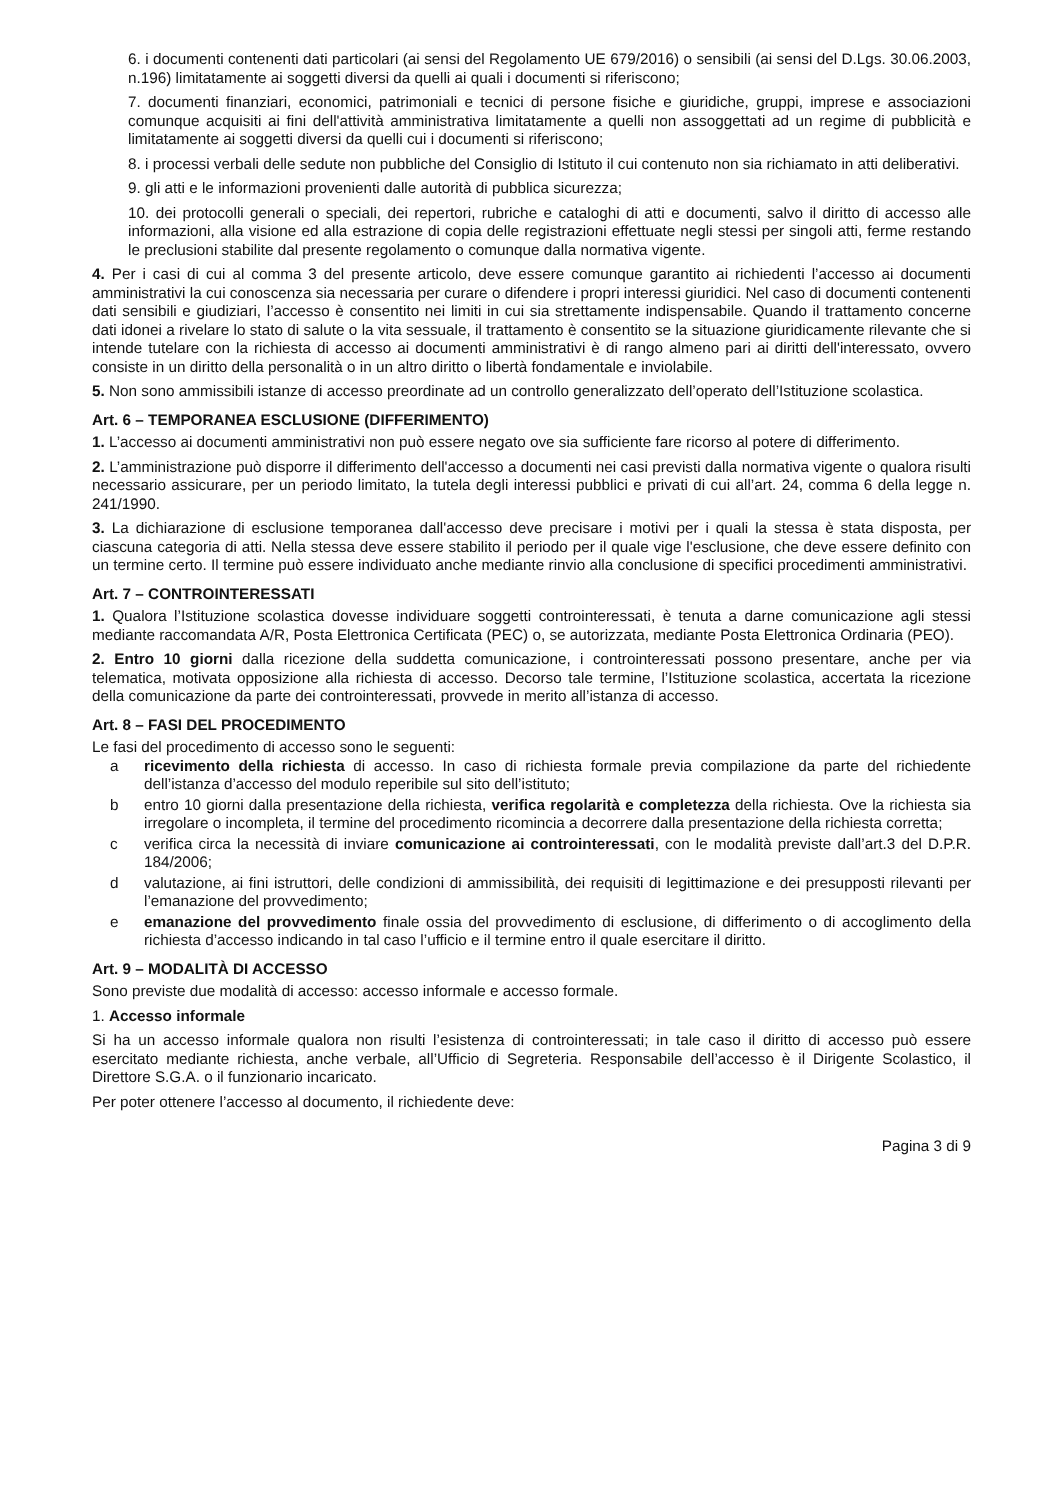6. i documenti contenenti dati particolari (ai sensi del Regolamento UE 679/2016) o sensibili (ai sensi del D.Lgs. 30.06.2003, n.196) limitatamente ai soggetti diversi da quelli ai quali i documenti si riferiscono;
7. documenti finanziari, economici, patrimoniali e tecnici di persone fisiche e giuridiche, gruppi, imprese e associazioni comunque acquisiti ai fini dell'attività amministrativa limitatamente a quelli non assoggettati ad un regime di pubblicità e limitatamente ai soggetti diversi da quelli cui i documenti si riferiscono;
8. i processi verbali delle sedute non pubbliche del Consiglio di Istituto il cui contenuto non sia richiamato in atti deliberativi.
9. gli atti e le informazioni provenienti dalle autorità di pubblica sicurezza;
10. dei protocolli generali o speciali, dei repertori, rubriche e cataloghi di atti e documenti, salvo il diritto di accesso alle informazioni, alla visione ed alla estrazione di copia delle registrazioni effettuate negli stessi per singoli atti, ferme restando le preclusioni stabilite dal presente regolamento o comunque dalla normativa vigente.
4. Per i casi di cui al comma 3 del presente articolo, deve essere comunque garantito ai richiedenti l’accesso ai documenti amministrativi la cui conoscenza sia necessaria per curare o difendere i propri interessi giuridici. Nel caso di documenti contenenti dati sensibili e giudiziari, l’accesso è consentito nei limiti in cui sia strettamente indispensabile. Quando il trattamento concerne dati idonei a rivelare lo stato di salute o la vita sessuale, il trattamento è consentito se la situazione giuridicamente rilevante che si intende tutelare con la richiesta di accesso ai documenti amministrativi è di rango almeno pari ai diritti dell'interessato, ovvero consiste in un diritto della personalità o in un altro diritto o libertà fondamentale e inviolabile.
5. Non sono ammissibili istanze di accesso preordinate ad un controllo generalizzato dell’operato dell’Istituzione scolastica.
Art. 6 – TEMPORANEA ESCLUSIONE (DIFFERIMENTO)
1. L’accesso ai documenti amministrativi non può essere negato ove sia sufficiente fare ricorso al potere di differimento.
2. L’amministrazione può disporre il differimento dell'accesso a documenti nei casi previsti dalla normativa vigente o qualora risulti necessario assicurare, per un periodo limitato, la tutela degli interessi pubblici e privati di cui all’art. 24, comma 6 della legge n. 241/1990.
3. La dichiarazione di esclusione temporanea dall'accesso deve precisare i motivi per i quali la stessa è stata disposta, per ciascuna categoria di atti. Nella stessa deve essere stabilito il periodo per il quale vige l'esclusione, che deve essere definito con un termine certo. Il termine può essere individuato anche mediante rinvio alla conclusione di specifici procedimenti amministrativi.
Art. 7 – CONTROINTERESSATI
1. Qualora l’Istituzione scolastica dovesse individuare soggetti controinteressati, è tenuta a darne comunicazione agli stessi mediante raccomandata A/R, Posta Elettronica Certificata (PEC) o, se autorizzata, mediante Posta Elettronica Ordinaria (PEO).
2. Entro 10 giorni dalla ricezione della suddetta comunicazione, i controinteressati possono presentare, anche per via telematica, motivata opposizione alla richiesta di accesso. Decorso tale termine, l’Istituzione scolastica, accertata la ricezione della comunicazione da parte dei controinteressati, provvede in merito all’istanza di accesso.
Art. 8 – FASI DEL PROCEDIMENTO
Le fasi del procedimento di accesso sono le seguenti:
a ricevimento della richiesta di accesso. In caso di richiesta formale previa compilazione da parte del richiedente dell’istanza d’accesso del modulo reperibile sul sito dell’istituto;
b entro 10 giorni dalla presentazione della richiesta, verifica regolarità e completezza della richiesta. Ove la richiesta sia irregolare o incompleta, il termine del procedimento ricomincia a decorrere dalla presentazione della richiesta corretta;
c verifica circa la necessità di inviare comunicazione ai controinteressati, con le modalità previste dall’art.3 del D.P.R. 184/2006;
d valutazione, ai fini istruttori, delle condizioni di ammissibilità, dei requisiti di legittimazione e dei presupposti rilevanti per l’emanazione del provvedimento;
e emanazione del provvedimento finale ossia del provvedimento di esclusione, di differimento o di accoglimento della richiesta d’accesso indicando in tal caso l’ufficio e il termine entro il quale esercitare il diritto.
Art. 9 – MODALITÀ DI ACCESSO
Sono previste due modalità di accesso: accesso informale e accesso formale.
1. Accesso informale
Si ha un accesso informale qualora non risulti l’esistenza di controinteressati; in tale caso il diritto di accesso può essere esercitato mediante richiesta, anche verbale, all’Ufficio di Segreteria. Responsabile dell’accesso è il Dirigente Scolastico, il Direttore S.G.A. o il funzionario incaricato.
Per poter ottenere l’accesso al documento, il richiedente deve:
Pagina 3 di 9